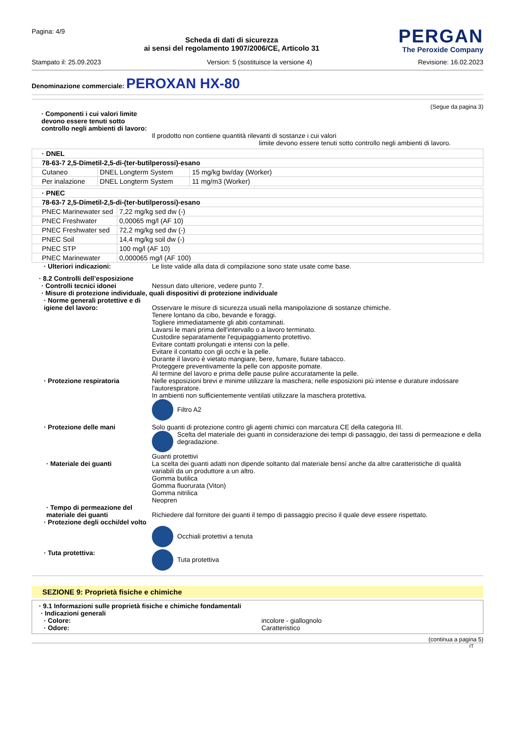Pagina: 4/9
Scheda di dati di sicurezza
ai sensi del regolamento 1907/2006/CE, Articolo 31
PERGAN
The Peroxide Company
Stampato il: 25.09.2023 Version: 5 (sostituisce la versione 4) Revisione: 16.02.2023
Denominazione commerciale: PEROXAN HX-80
(Segue da pagina 3)
· Componenti i cui valori limite devono essere tenuti sotto controllo negli ambienti di lavoro:
Il prodotto non contiene quantità rilevanti di sostanze i cui valori
limite devono essere tenuti sotto controllo negli ambienti di lavoro.
| · DNEL | | |
| 78-63-7 2,5-Dimetil-2,5-di-(ter-butilperossi)-esano | | |
| Cutaneo | DNEL Longterm System | 15 mg/kg bw/day (Worker) |
| Per inalazione | DNEL Longterm System | 11 mg/m3 (Worker) |
| · PNEC | |
| 78-63-7 2,5-Dimetil-2,5-di-(ter-butilperossi)-esano | |
| PNEC Marinewater sed | 7,22 mg/kg sed dw (-) |
| PNEC Freshwater | 0,00065 mg/l (AF 10) |
| PNEC Freshwater sed | 72,2 mg/kg sed dw (-) |
| PNEC Soil | 14,4 mg/kg soil dw (-) |
| PNEC STP | 100 mg/l (AF 10) |
| PNEC Marinewater | 0,000065 mg/l (AF 100) |
· Ulteriori indicazioni: Le liste valide alla data di compilazione sono state usate come base.
· 8.2 Controlli dell’esposizione
· Controlli tecnici idonei Nessun dato ulteriore, vedere punto 7.
· Misure di protezione individuale, quali dispositivi di protezione individuale
· Norme generali protettive e di igiene del lavoro:
Osservare le misure di sicurezza usuali nella manipolazione di sostanze chimiche.
Tenere lontano da cibo, bevande e foraggi.
Togliere immediatamente gli abiti contaminati.
Lavarsi le mani prima dell'intervallo o a lavoro terminato.
Custodire separatamente l'equipaggiamento protettivo.
Evitare contatti prolungati e intensi con la pelle.
Evitare il contatto con gli occhi e la pelle.
Durante il lavoro è vietato mangiare, bere, fumare, fiutare tabacco.
Proteggere preventivamente la pelle con apposite pomate.
Al termine del lavoro e prima delle pause pulire accuratamente la pelle.
· Protezione respiratoria Nelle esposizioni brevi e minime utilizzare la maschera; nelle esposizioni più intense e durature indossare l'autorespiratore.
In ambienti non sufficientemente ventilati utilizzare la maschera protettiva.
Filtro A2
· Protezione delle mani Solo guanti di protezione contro gli agenti chimici con marcatura CE della categoria III.
Scelta del materiale dei guanti in considerazione dei tempi di passaggio, dei tassi di permeazione e della degradazione.
Guanti protettivi
· Materiale dei guanti La scelta dei guanti adatti non dipende soltanto dal materiale bensí anche da altre caratteristiche di qualità variabili da un produttore a un altro.
Gomma butilica
Gomma fluorurata (Viton)
Gomma nitrilica
Neopren
· Tempo di permeazione del materiale dei guanti
Richiedere dal fornitore dei guanti il tempo di passaggio preciso il quale deve essere rispettato.
· Protezione degli occhi/del volto
Occhiali protettivi a tenuta
· Tuta protettiva: Tuta protettiva
SEZIONE 9: Proprietà fisiche e chimiche
· 9.1 Informazioni sulle proprietà fisiche e chimiche fondamentali
· Indicazioni generali
· Colore: incolore - giallognolo
· Odore: Caratteristico
(continua a pagina 5)
IT